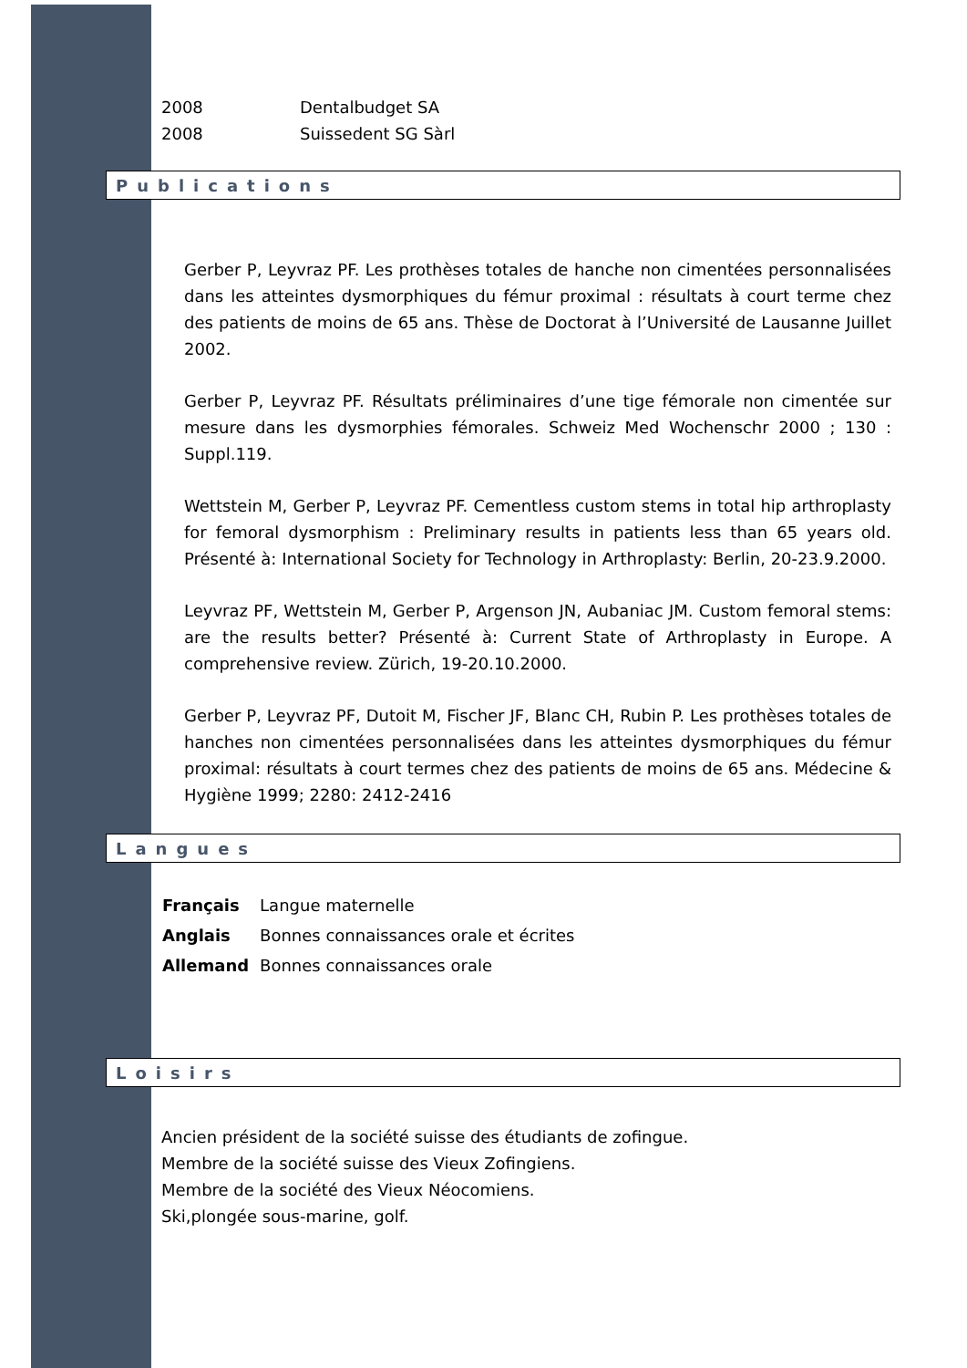2008 Dentalbudget SA
2008 Suissedent SG Sàrl
Publications
Gerber P, Leyvraz PF. Les prothèses totales de hanche non cimentées personnalisées dans les atteintes dysmorphiques du fémur proximal : résultats à court terme chez des patients de moins de 65 ans. Thèse de Doctorat à l’Université de Lausanne Juillet 2002.
Gerber P, Leyvraz PF. Résultats préliminaires d’une tige fémorale non cimentée sur mesure dans les dysmorphies fémorales. Schweiz Med Wochenschr 2000 ; 130 : Suppl.119.
Wettstein M, Gerber P, Leyvraz PF. Cementless custom stems in total hip arthroplasty for femoral dysmorphism : Preliminary results in patients less than 65 years old. Présenté à: International Society for Technology in Arthroplasty: Berlin, 20-23.9.2000.
Leyvraz PF, Wettstein M, Gerber P, Argenson JN, Aubaniac JM. Custom femoral stems: are the results better? Présenté à: Current State of Arthroplasty in Europe. A comprehensive review. Zürich, 19-20.10.2000.
Gerber P, Leyvraz PF, Dutoit M, Fischer JF, Blanc CH, Rubin P. Les prothèses totales de hanches non cimentées personnalisées dans les atteintes dysmorphiques du fémur proximal: résultats à court termes chez des patients de moins de 65 ans. Médecine & Hygiène 1999; 2280: 2412-2416
Langues
| Français | Langue maternelle |
| Anglais | Bonnes connaissances orale et écrites |
| Allemand | Bonnes connaissances orale |
Loisirs
Ancien président de la société suisse des étudiants de zofingue.
Membre de la société suisse des Vieux Zofingiens.
Membre de la société des Vieux Néocomiens.
Ski,plongée sous-marine, golf.